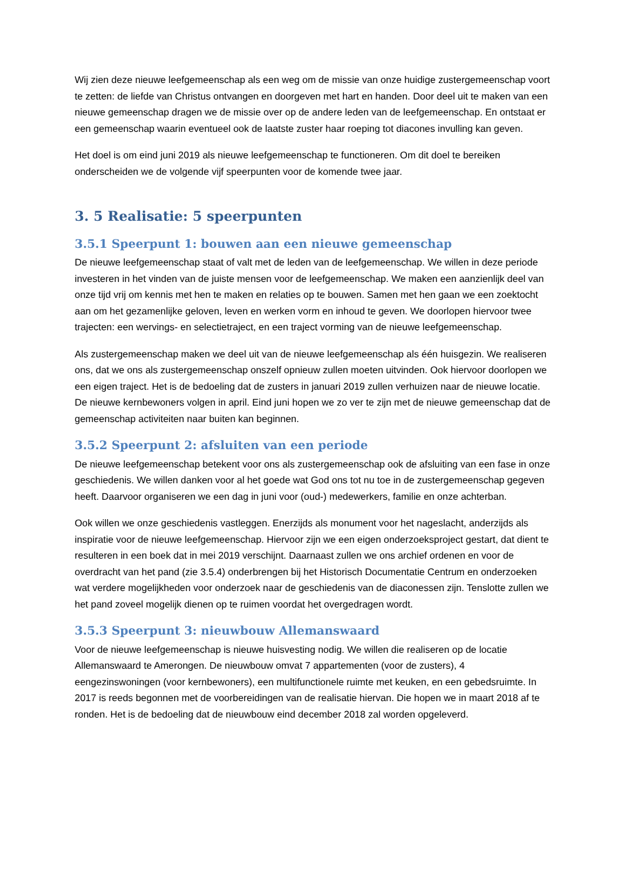Wij zien deze nieuwe leefgemeenschap als een weg om de missie van onze huidige zustergemeenschap voort te zetten: de liefde van Christus ontvangen en doorgeven met hart en handen. Door deel uit te maken van een nieuwe gemeenschap dragen we de missie over op de andere leden van de leefgemeenschap. En ontstaat er een gemeenschap waarin eventueel ook de laatste zuster haar roeping tot diacones invulling kan geven.
Het doel is om eind juni 2019 als nieuwe leefgemeenschap te functioneren. Om dit doel te bereiken onderscheiden we de volgende vijf speerpunten voor de komende twee jaar.
3. 5 Realisatie: 5 speerpunten
3.5.1 Speerpunt 1: bouwen aan een nieuwe gemeenschap
De nieuwe leefgemeenschap staat of valt met de leden van de leefgemeenschap. We willen in deze periode investeren in het vinden van de juiste mensen voor de leefgemeenschap. We maken een aanzienlijk deel van onze tijd vrij om kennis met hen te maken en relaties op te bouwen. Samen met hen gaan we een zoektocht aan om het gezamenlijke geloven, leven en werken vorm en inhoud te geven. We doorlopen hiervoor twee trajecten: een wervings- en selectietraject, en een traject vorming van de nieuwe leefgemeenschap.
Als zustergemeenschap maken we deel uit van de nieuwe leefgemeenschap als één huisgezin. We realiseren ons, dat we ons als zustergemeenschap onszelf opnieuw zullen moeten uitvinden. Ook hiervoor doorlopen we een eigen traject. Het is de bedoeling dat de zusters in januari 2019 zullen verhuizen naar de nieuwe locatie. De nieuwe kernbewoners volgen in april. Eind juni hopen we zo ver te zijn met de nieuwe gemeenschap dat de gemeenschap activiteiten naar buiten kan beginnen.
3.5.2 Speerpunt 2: afsluiten van een periode
De nieuwe leefgemeenschap betekent voor ons als zustergemeenschap ook de afsluiting van een fase in onze geschiedenis. We willen danken voor al het goede wat God ons tot nu toe in de zustergemeenschap gegeven heeft. Daarvoor organiseren we een dag in juni voor (oud-) medewerkers, familie en onze achterban.
Ook willen we onze geschiedenis vastleggen. Enerzijds als monument voor het nageslacht, anderzijds als inspiratie voor de nieuwe leefgemeenschap. Hiervoor zijn we een eigen onderzoeksproject gestart, dat dient te resulteren in een boek dat in mei 2019 verschijnt. Daarnaast zullen we ons archief ordenen en voor de overdracht van het pand (zie 3.5.4) onderbrengen bij het Historisch Documentatie Centrum en onderzoeken wat verdere mogelijkheden voor onderzoek naar de geschiedenis van de diaconessen zijn. Tenslotte zullen we het pand zoveel mogelijk dienen op te ruimen voordat het overgedragen wordt.
3.5.3 Speerpunt 3: nieuwbouw Allemanswaard
Voor de nieuwe leefgemeenschap is nieuwe huisvesting nodig. We willen die realiseren op de locatie Allemanswaard te Amerongen. De nieuwbouw omvat 7 appartementen (voor de zusters), 4 eengezinswoningen (voor kernbewoners), een multifunctionele ruimte met keuken, en een gebedsruimte. In 2017 is reeds begonnen met de voorbereidingen van de realisatie hiervan. Die hopen we in maart 2018 af te ronden. Het is de bedoeling dat de nieuwbouw eind december 2018 zal worden opgeleverd.